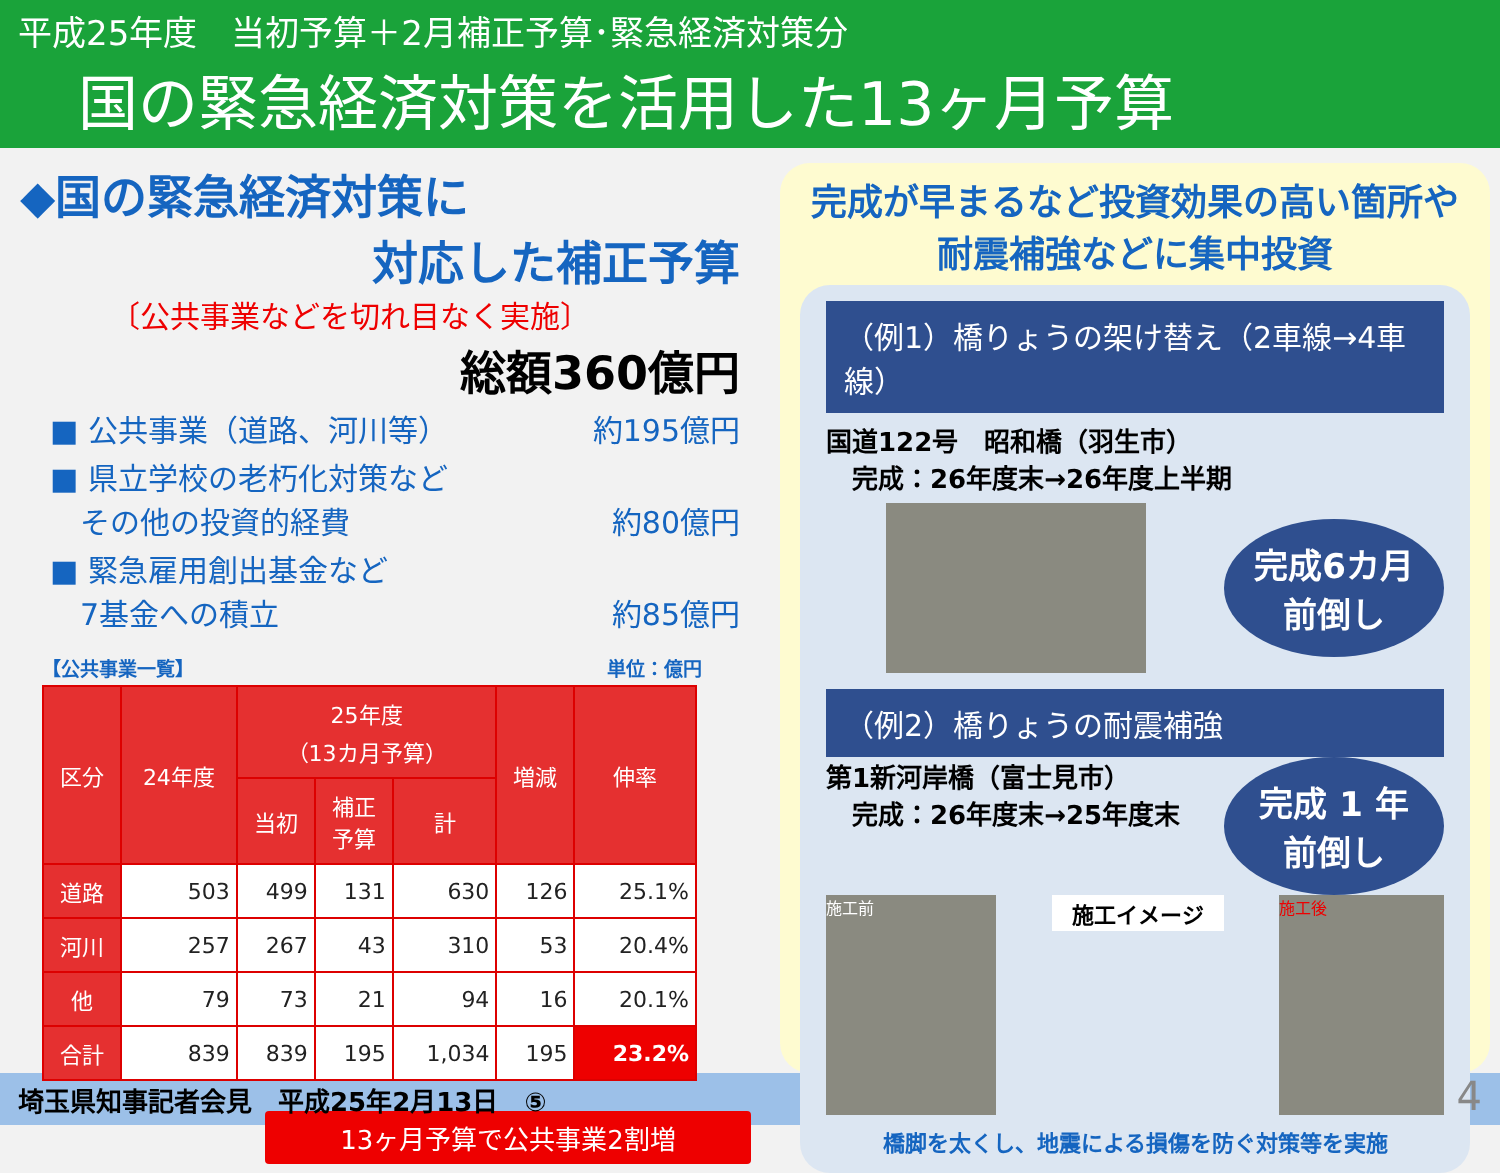平成25年度　当初予算＋2月補正予算･緊急経済対策分
国の緊急経済対策を活用した13ヶ月予算
◆国の緊急経済対策に
対応した補正予算
〔公共事業などを切れ目なく実施〕
総額360億円
■ 公共事業（道路、河川等） 約195億円
■ 県立学校の老朽化対策など
　その他の投資的経費 約80億円
■ 緊急雇用創出基金など
　7基金への積立 約85億円
【公共事業一覧】 単位：億円
| 区分 | 24年度 | 25年度 （13カ月予算） | | | 増減 | 伸率 |
| --- | --- | --- | --- | --- | --- | --- |
| | | 当初 | 補正 予算 | 計 | | |
| 道路 | 503 | 499 | 131 | 630 | 126 | 25.1% |
| 河川 | 257 | 267 | 43 | 310 | 53 | 20.4% |
| 他 | 79 | 73 | 21 | 94 | 16 | 20.1% |
| 合計 | 839 | 839 | 195 | 1,034 | 195 | 23.2% |
13ヶ月予算で公共事業2割増
完成が早まるなど投資効果の高い箇所や
耐震補強などに集中投資
（例1）橋りょうの架け替え（2車線→4車線）
国道122号　昭和橋（羽生市）
　完成：26年度末→26年度上半期
完成6カ月
前倒し
（例2）橋りょうの耐震補強
第1新河岸橋（富士見市）
　完成：26年度末→25年度末
完成 1 年
前倒し
施工前
施工イメージ
施工後
橋脚を太くし、地震による損傷を防ぐ対策等を実施
埼玉県知事記者会見　平成25年2月13日　⑤ 4